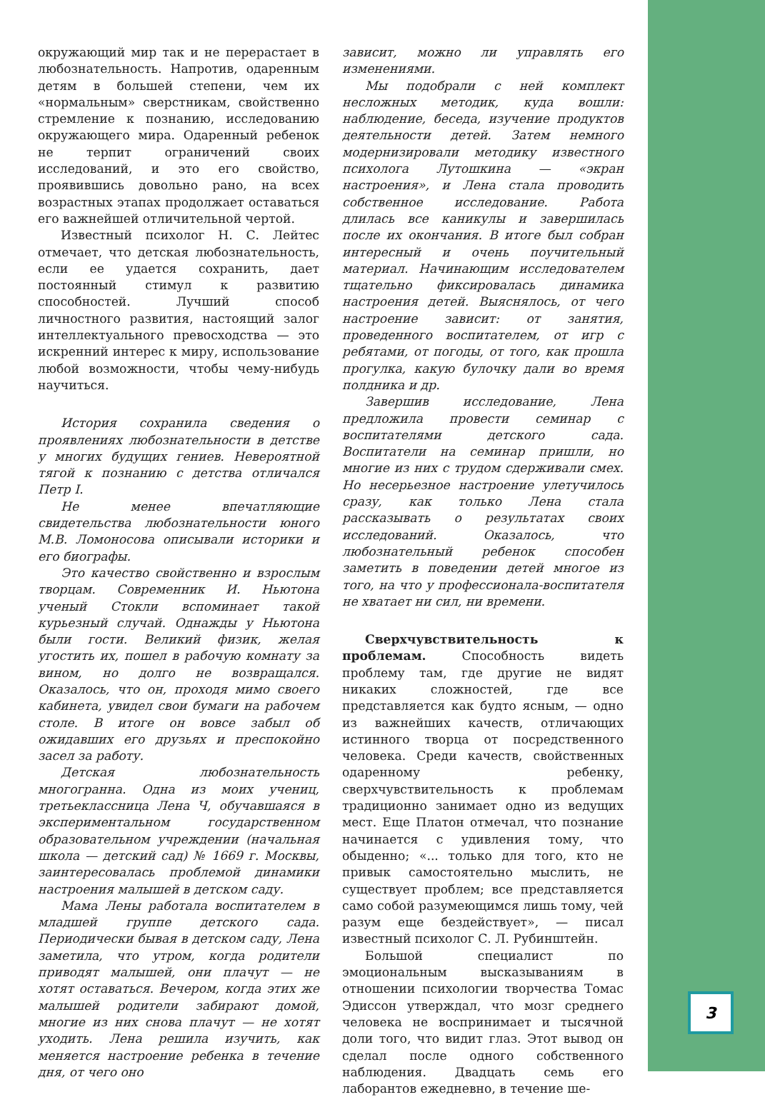окружающий мир так и не перерастает в любознательность. Напротив, одаренным детям в большей степени, чем их «нормальным» сверстникам, свойственно стремление к познанию, исследованию окружающего мира. Одаренный ребенок не терпит ограничений своих исследований, и это его свойство, проявившись довольно рано, на всех возрастных этапах продолжает оставаться его важнейшей отличительной чертой.
Известный психолог Н. С. Лейтес отмечает, что детская любознательность, если ее удается сохранить, дает постоянный стимул к развитию способностей. Лучший способ личностного развития, настоящий залог интеллектуального превосходства — это искренний интерес к миру, использование любой возможности, чтобы чему-нибудь научиться.
История сохранила сведения о проявлениях любознательности в детстве у многих будущих гениев. Невероятной тягой к познанию с детства отличался Петр I.
Не менее впечатляющие свидетельства любознательности юного М.В. Ломоносова описывали историки и его биографы.
Это качество свойственно и взрослым творцам. Современник И. Ньютона ученый Стокли вспоминает такой курьезный случай. Однажды у Ньютона были гости. Великий физик, желая угостить их, пошел в рабочую комнату за вином, но долго не возвращался. Оказалось, что он, проходя мимо своего кабинета, увидел свои бумаги на рабочем столе. В итоге он вовсе забыл об ожидавших его друзьях и преспокойно засел за работу.
Детская любознательность многогранна. Одна из моих учениц, третьеклассница Лена Ч, обучавшаяся в экспериментальном государственном образовательном учреждении (начальная школа — детский сад) № 1669 г. Москвы, заинтересовалась проблемой динамики настроения малышей в детском саду.
Мама Лены работала воспитателем в младшей группе детского сада. Периодически бывая в детском саду, Лена заметила, что утром, когда родители приводят малышей, они плачут — не хотят оставаться. Вечером, когда этих же малышей родители забирают домой, многие из них снова плачут — не хотят уходить. Лена решила изучить, как меняется настроение ребенка в течение дня, от чего оно
зависит, можно ли управлять его изменениями.
Мы подобрали с ней комплект несложных методик, куда вошли: наблюдение, беседа, изучение продуктов деятельности детей. Затем немного модернизировали методику известного психолога Лутошкина — «экран настроения», и Лена стала проводить собственное исследование. Работа длилась все каникулы и завершилась после их окончания. В итоге был собран интересный и очень поучительный материал. Начинающим исследователем тщательно фиксировалась динамика настроения детей. Выяснялось, от чего настроение зависит: от занятия, проведенного воспитателем, от игр с ребятами, от погоды, от того, как прошла прогулка, какую булочку дали во время полдника и др.
Завершив исследование, Лена предложила провести семинар с воспитателями детского сада. Воспитатели на семинар пришли, но многие из них с трудом сдерживали смех. Но несерьезное настроение улетучилось сразу, как только Лена стала рассказывать о результатах своих исследований. Оказалось, что любознательный ребенок способен заметить в поведении детей многое из того, на что у профессионала-воспитателя не хватает ни сил, ни времени.
Сверхчувствительность к проблемам. Способность видеть проблему там, где другие не видят никаких сложностей, где все представляется как будто ясным, — одно из важнейших качеств, отличающих истинного творца от посредственного человека. Среди качеств, свойственных одаренному ребенку, сверхчувствительность к проблемам традиционно занимает одно из ведущих мест. Еще Платон отмечал, что познание начинается с удивления тому, что обыденно; «... только для того, кто не привык самостоятельно мыслить, не существует проблем; все представляется само собой разумеющимся лишь тому, чей разум еще бездействует», — писал известный психолог С. Л. Рубинштейн.
Большой специалист по эмоциональным высказываниям в отношении психологии творчества Томас Эдиссон утверждал, что мозг среднего человека не воспринимает и тысячной доли того, что видит глаз. Этот вывод он сделал после одного собственного наблюдения. Двадцать семь его лаборантов ежедневно, в течение ше-
3